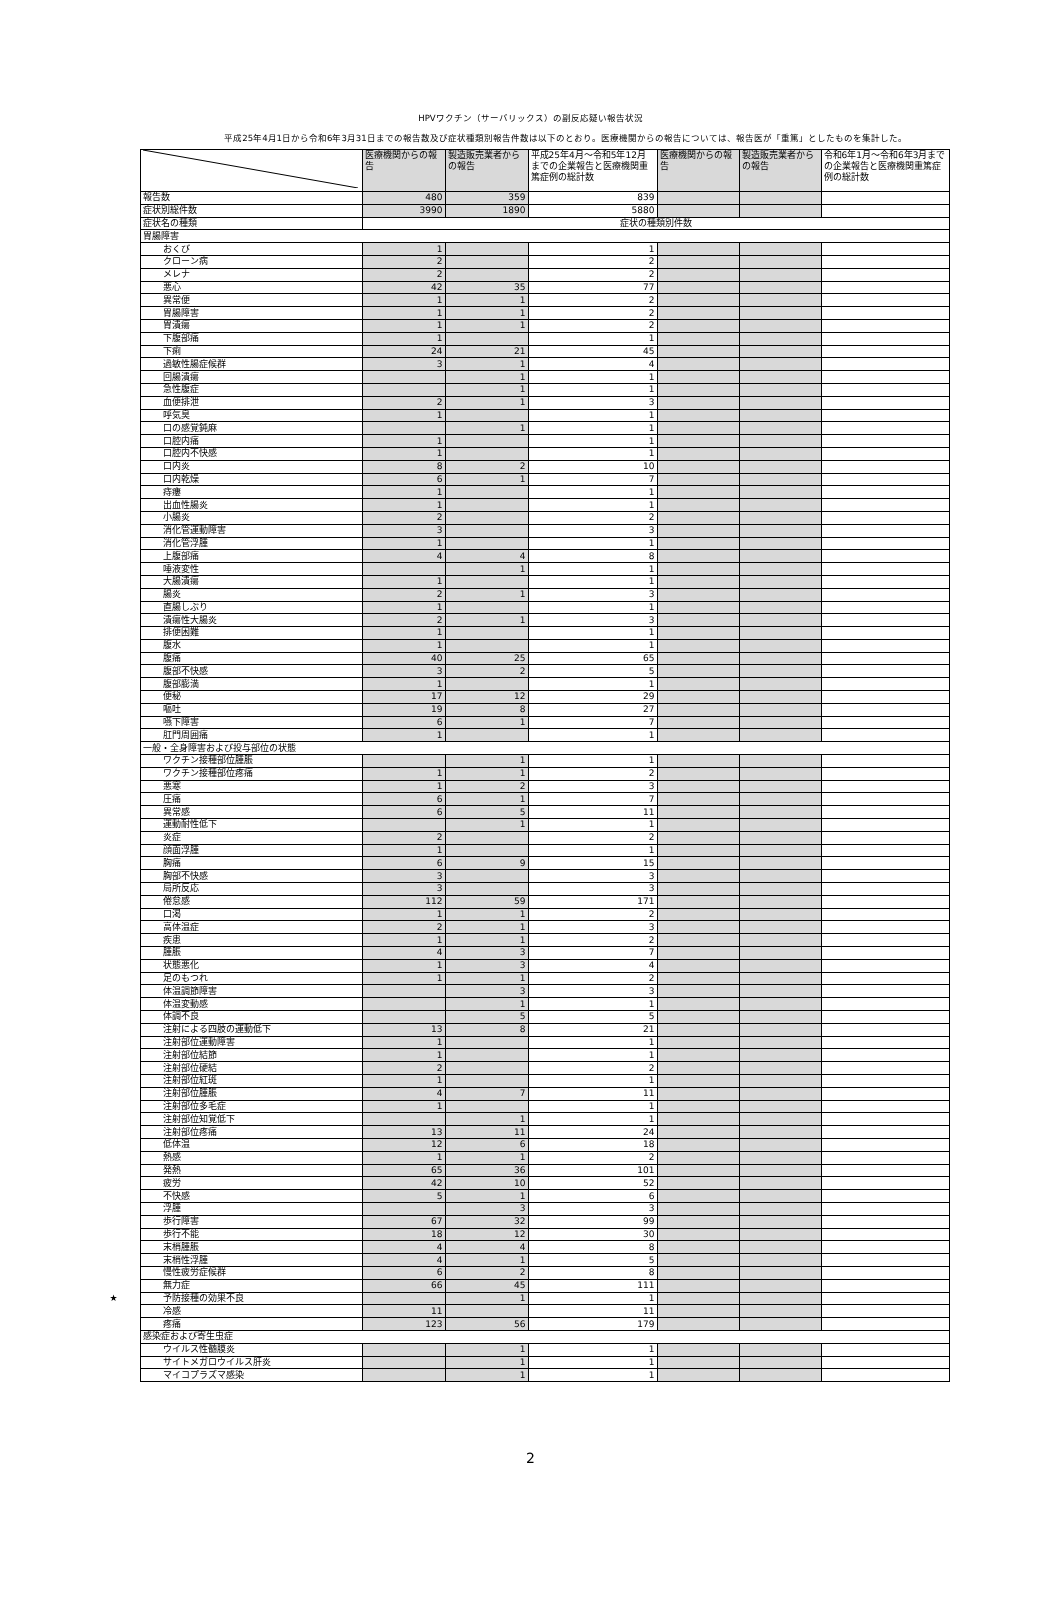HPVワクチン（サーバリックス）の副反応疑い報告状況
平成25年4月1日から令和6年3月31日までの報告数及び症状種類別報告件数は以下のとおり。医療機関からの報告については、報告医が「重篤」としたものを集計した。
| | | 医療機関からの報告 | 製造販売業者からの報告 | 平成25年4月～令和5年12月までの企業報告と医療機関重篤症例の総計数 | 医療機関からの報告 | 製造販売業者からの報告 | 令和6年1月～令和6年3月までの企業報告と医療機関重篤症例の総計数 |
| | 報告数 | 480 | 359 | 839 | | | |
| | 症状別総件数 | 3990 | 1890 | 5880 | | | |
| | 症状名の種類 | 症状の種類別件数 | | | | | |
| | 胃腸障害 | | | | | | |
| | おくび | 1 | | 1 | | | |
| | クローン病 | 2 | | 2 | | | |
| | メレナ | 2 | | 2 | | | |
| | 悪心 | 42 | 35 | 77 | | | |
| | 異常便 | 1 | 1 | 2 | | | |
| | 胃腸障害 | 1 | 1 | 2 | | | |
| | 胃潰瘍 | 1 | 1 | 2 | | | |
| | 下腹部痛 | 1 | | 1 | | | |
| | 下痢 | 24 | 21 | 45 | | | |
| | 過敏性腸症候群 | 3 | 1 | 4 | | | |
| | 回腸潰瘍 | | 1 | 1 | | | |
| | 急性腹症 | | 1 | 1 | | | |
| | 血便排泄 | 2 | 1 | 3 | | | |
| | 呼気臭 | 1 | | 1 | | | |
| | 口の感覚鈍麻 | | 1 | 1 | | | |
| | 口腔内痛 | 1 | | 1 | | | |
| | 口腔内不快感 | 1 | | 1 | | | |
| | 口内炎 | 8 | 2 | 10 | | | |
| | 口内乾燥 | 6 | 1 | 7 | | | |
| | 痔瘻 | 1 | | 1 | | | |
| | 出血性腸炎 | 1 | | 1 | | | |
| | 小腸炎 | 2 | | 2 | | | |
| | 消化管運動障害 | 3 | | 3 | | | |
| | 消化管浮腫 | 1 | | 1 | | | |
| | 上腹部痛 | 4 | 4 | 8 | | | |
| | 唾液変性 | | 1 | 1 | | | |
| | 大腸潰瘍 | 1 | | 1 | | | |
| | 腸炎 | 2 | 1 | 3 | | | |
| | 直腸しぶり | 1 | | 1 | | | |
| | 潰瘍性大腸炎 | 2 | 1 | 3 | | | |
| | 排便困難 | 1 | | 1 | | | |
| | 腹水 | 1 | | 1 | | | |
| | 腹痛 | 40 | 25 | 65 | | | |
| | 腹部不快感 | 3 | 2 | 5 | | | |
| | 腹部膨満 | 1 | | 1 | | | |
| | 便秘 | 17 | 12 | 29 | | | |
| | 嘔吐 | 19 | 8 | 27 | | | |
| | 嚥下障害 | 6 | 1 | 7 | | | |
| | 肛門周囲痛 | 1 | | 1 | | | |
| | 一般・全身障害および投与部位の状態 | | | | | | |
| | ワクチン接種部位腫脹 | | 1 | 1 | | | |
| | ワクチン接種部位疼痛 | 1 | 1 | 2 | | | |
| | 悪寒 | 1 | 2 | 3 | | | |
| | 圧痛 | 6 | 1 | 7 | | | |
| | 異常感 | 6 | 5 | 11 | | | |
| | 運動耐性低下 | | 1 | 1 | | | |
| | 炎症 | 2 | | 2 | | | |
| | 顔面浮腫 | 1 | | 1 | | | |
| | 胸痛 | 6 | 9 | 15 | | | |
| | 胸部不快感 | 3 | | 3 | | | |
| | 局所反応 | 3 | | 3 | | | |
| | 倦怠感 | 112 | 59 | 171 | | | |
| | 口渇 | 1 | 1 | 2 | | | |
| | 高体温症 | 2 | 1 | 3 | | | |
| | 疾患 | 1 | 1 | 2 | | | |
| | 腫脹 | 4 | 3 | 7 | | | |
| | 状態悪化 | 1 | 3 | 4 | | | |
| | 足のもつれ | 1 | 1 | 2 | | | |
| | 体温調節障害 | | 3 | 3 | | | |
| | 体温変動感 | | 1 | 1 | | | |
| | 体調不良 | | 5 | 5 | | | |
| | 注射による四肢の運動低下 | 13 | 8 | 21 | | | |
| | 注射部位運動障害 | 1 | | 1 | | | |
| | 注射部位結節 | 1 | | 1 | | | |
| | 注射部位硬結 | 2 | | 2 | | | |
| | 注射部位紅斑 | 1 | | 1 | | | |
| | 注射部位腫脹 | 4 | 7 | 11 | | | |
| | 注射部位多毛症 | 1 | | 1 | | | |
| | 注射部位知覚低下 | | 1 | 1 | | | |
| | 注射部位疼痛 | 13 | 11 | 24 | | | |
| | 低体温 | 12 | 6 | 18 | | | |
| | 熱感 | 1 | 1 | 2 | | | |
| | 発熱 | 65 | 36 | 101 | | | |
| | 疲労 | 42 | 10 | 52 | | | |
| | 不快感 | 5 | 1 | 6 | | | |
| | 浮腫 | | 3 | 3 | | | |
| | 歩行障害 | 67 | 32 | 99 | | | |
| | 歩行不能 | 18 | 12 | 30 | | | |
| | 末梢腫脹 | 4 | 4 | 8 | | | |
| | 末梢性浮腫 | 4 | 1 | 5 | | | |
| | 慢性疲労症候群 | 6 | 2 | 8 | | | |
| | 無力症 | 66 | 45 | 111 | | | |
| ★ | 予防接種の効果不良 | | 1 | 1 | | | |
| | 冷感 | 11 | | 11 | | | |
| | 疼痛 | 123 | 56 | 179 | | | |
| | 感染症および寄生虫症 | | | | | | |
| | ウイルス性髄膜炎 | | 1 | 1 | | | |
| | サイトメガロウイルス肝炎 | | 1 | 1 | | | |
| | マイコプラズマ感染 | | 1 | 1 | | | |
2